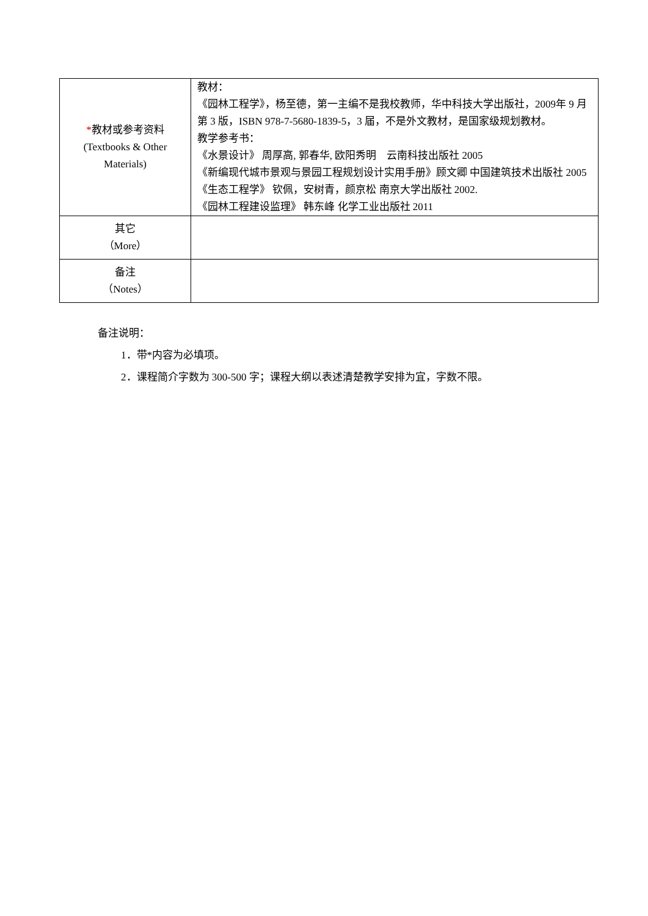| * 教材或参考资料 (Textbooks & Other Materials) | 教材： 《园林工程学》，杨至德，第一主编不是我校教师，华中科技大学出版社，2009年 9 月第 3 版，ISBN 978-7-5680-1839-5，3 届，不是外文教材，是国家级规划教材。 教学参考书： 《水景设计》 周厚高, 郭春华, 欧阳秀明 云南科技出版社 2005 《新编现代城市景观与景园工程规划设计实用手册》顾文卿 中国建筑技术出版社 2005 《生态工程学》 钦佩，安树青，颜京松 南京大学出版社 2002. 《园林工程建设监理》 韩东峰 化学工业出版社 2011 |
| 其它 （More） | |
| 备注 （Notes） | |
备注说明：
1．带*内容为必填项。
2．课程简介字数为 300-500 字；课程大纲以表述清楚教学安排为宜，字数不限。